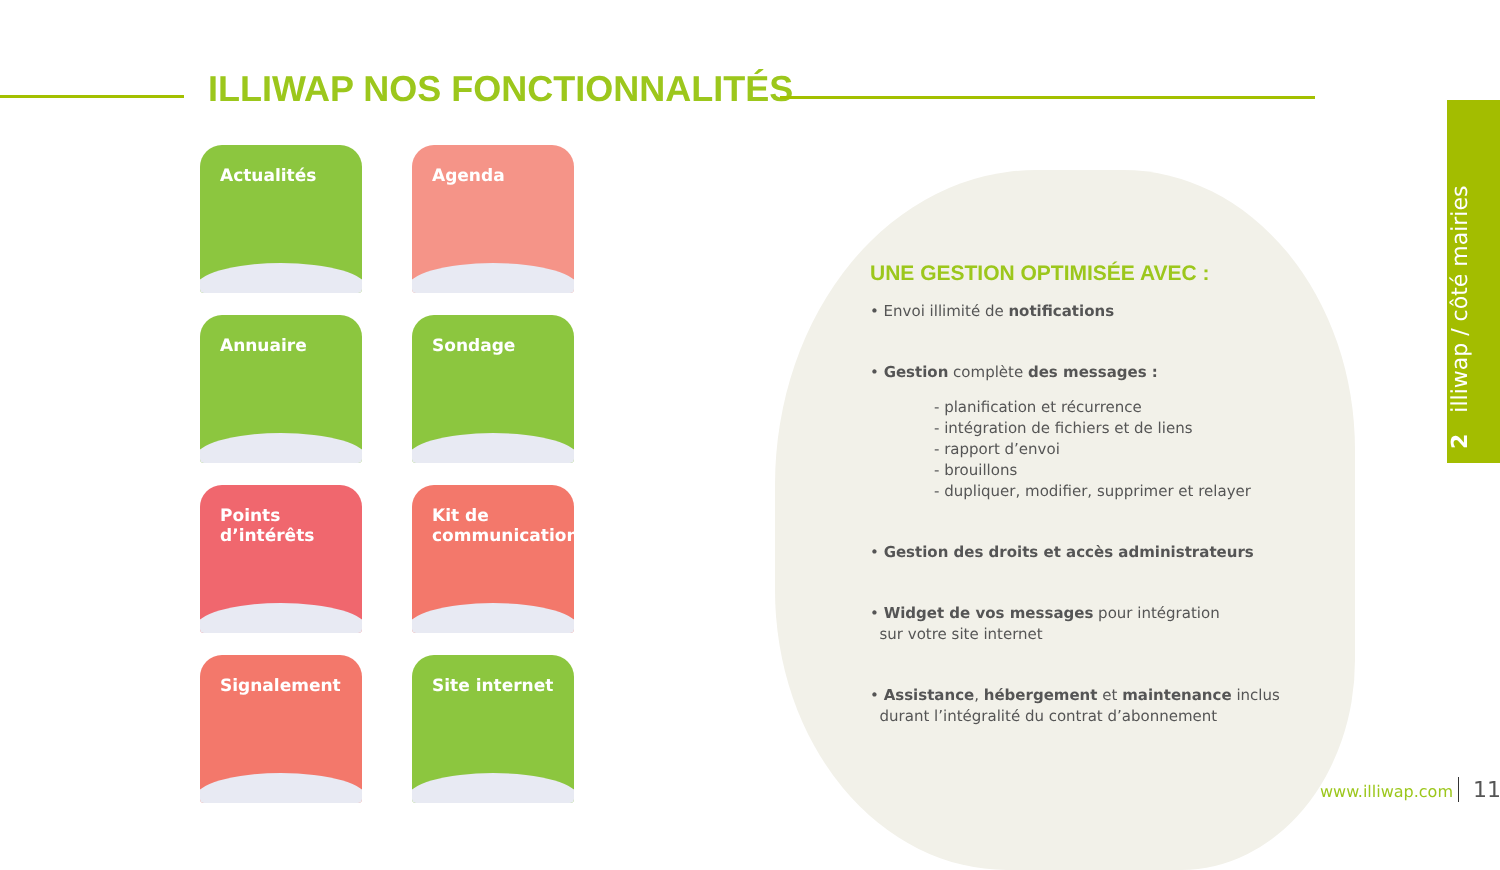ILLIWAP NOS FONCTIONNALITÉS
Actualités
Agenda
Annuaire
Sondage
Points
d’intérêts
Kit de
communication
Signalement
Site internet
UNE GESTION OPTIMISÉE AVEC :
• Envoi illimité de notifications
• Gestion complète des messages :
- planification et récurrence
- intégration de fichiers et de liens
- rapport d’envoi
- brouillons
- dupliquer, modifier, supprimer et relayer
• Gestion des droits et accès administrateurs
• Widget de vos messages pour intégration
sur votre site internet
• Assistance, hébergement et maintenance inclus
durant l’intégralité du contrat d’abonnement
2 illiwap / côté mairies
www.illiwap.com 11